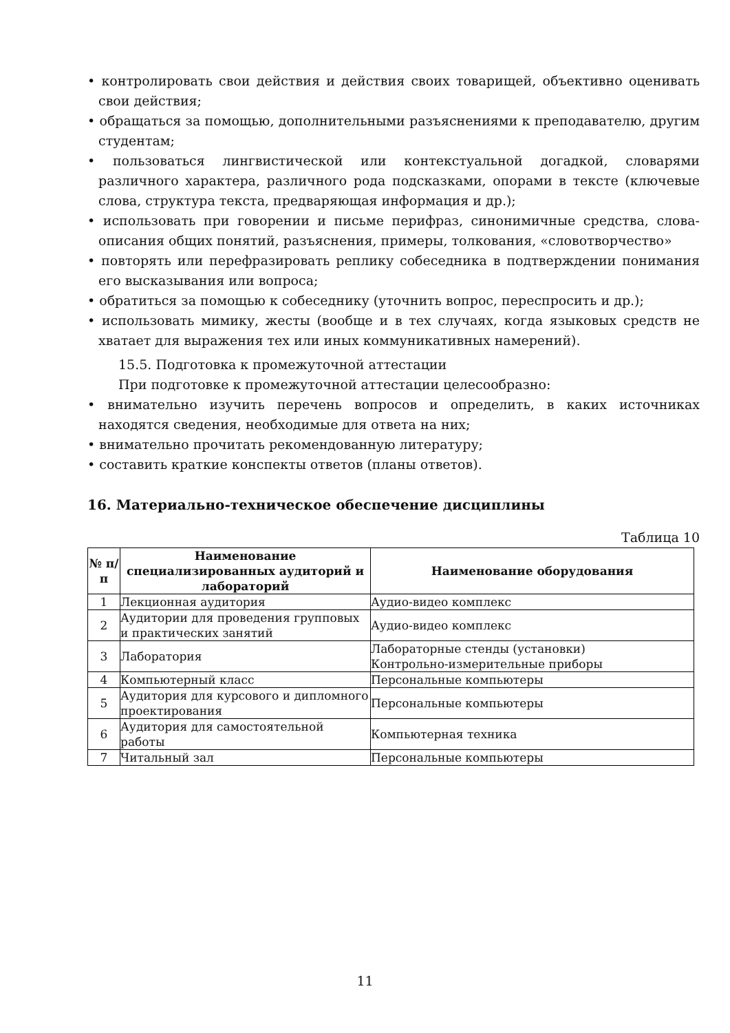• контролировать свои действия и действия своих товарищей, объективно оценивать свои действия;
• обращаться за помощью, дополнительными разъяснениями к преподавателю, другим студентам;
• пользоваться лингвистической или контекстуальной догадкой, словарями различного характера, различного рода подсказками, опорами в тексте (ключевые слова, структура текста, предваряющая информация и др.);
• использовать при говорении и письме перифраз, синонимичные средства, слова-описания общих понятий, разъяснения, примеры, толкования, «словотворчество»
• повторять или перефразировать реплику собеседника в подтверждении понимания его высказывания или вопроса;
• обратиться за помощью к собеседнику (уточнить вопрос, переспросить и др.);
• использовать мимику, жесты (вообще и в тех случаях, когда языковых средств не хватает для выражения тех или иных коммуникативных намерений).
15.5. Подготовка к промежуточной аттестации
При подготовке к промежуточной аттестации целесообразно:
• внимательно изучить перечень вопросов и определить, в каких источниках находятся сведения, необходимые для ответа на них;
• внимательно прочитать рекомендованную литературу;
• составить краткие конспекты ответов (планы ответов).
16. Материально-техническое обеспечение дисциплины
Таблица 10
| № п/п | Наименование специализированных аудиторий и лабораторий | Наименование оборудования |
| --- | --- | --- |
| 1 | Лекционная аудитория | Аудио-видео комплекс |
| 2 | Аудитории для проведения групповых и практических занятий | Аудио-видео комплекс |
| 3 | Лаборатория | Лабораторные стенды (установки) Контрольно-измерительные приборы |
| 4 | Компьютерный класс | Персональные компьютеры |
| 5 | Аудитория для курсового и дипломного проектирования | Персональные компьютеры |
| 6 | Аудитория для самостоятельной работы | Компьютерная техника |
| 7 | Читальный зал | Персональные компьютеры |
11